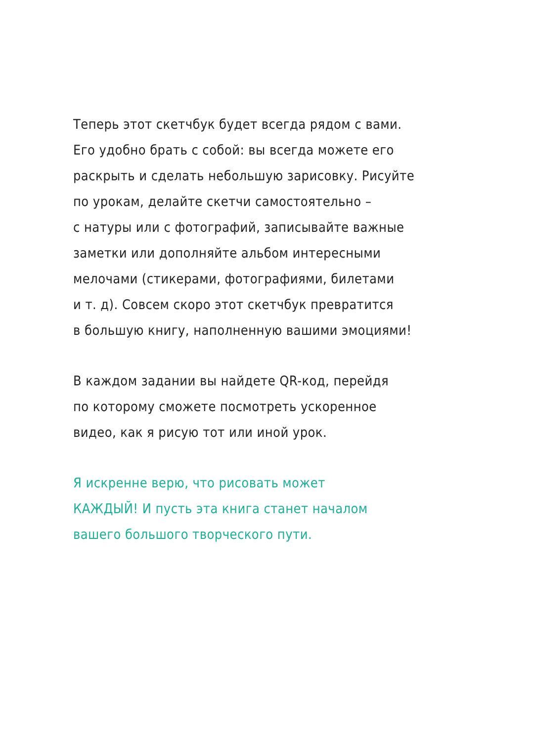Теперь этот скетчбук будет всегда рядом с вами.
Его удобно брать с собой: вы всегда можете его
раскрыть и сделать небольшую зарисовку. Рисуйте
по урокам, делайте скетчи самостоятельно –
с натуры или с фотографий, записывайте важные
заметки или дополняйте альбом интересными
мелочами (стикерами, фотографиями, билетами
и т. д). Совсем скоро этот скетчбук превратится
в большую книгу, наполненную вашими эмоциями!
В каждом задании вы найдете QR-код, перейдя
по которому сможете посмотреть ускоренное
видео, как я рисую тот или иной урок.
Я искренне верю, что рисовать может
КАЖДЫЙ! И пусть эта книга станет началом
вашего большого творческого пути.